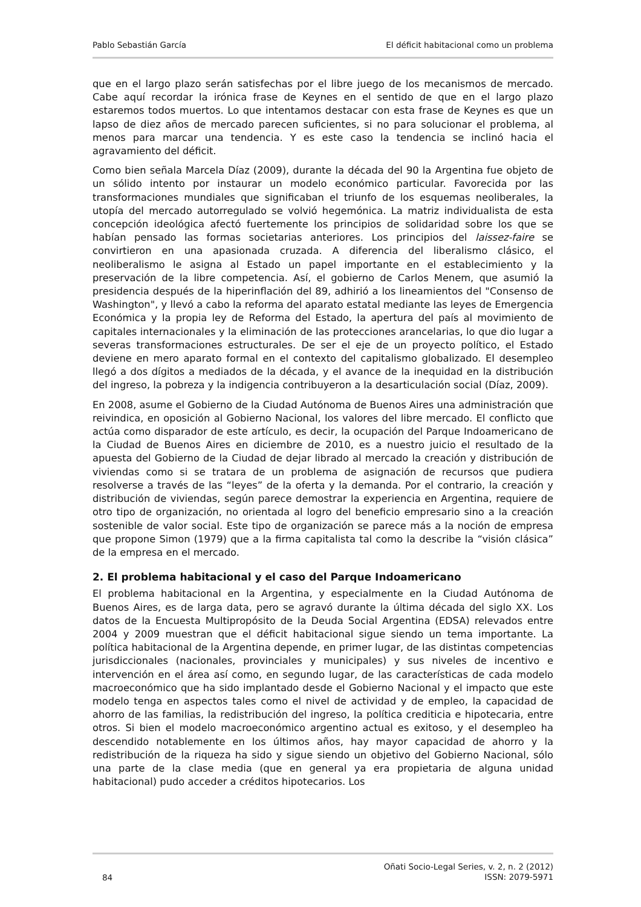Pablo Sebastián García El déficit habitacional como un problema
que en el largo plazo serán satisfechas por el libre juego de los mecanismos de mercado. Cabe aquí recordar la irónica frase de Keynes en el sentido de que en el largo plazo estaremos todos muertos. Lo que intentamos destacar con esta frase de Keynes es que un lapso de diez años de mercado parecen suficientes, si no para solucionar el problema, al menos para marcar una tendencia. Y es este caso la tendencia se inclinó hacia el agravamiento del déficit.
Como bien señala Marcela Díaz (2009), durante la década del 90 la Argentina fue objeto de un sólido intento por instaurar un modelo económico particular. Favorecida por las transformaciones mundiales que significaban el triunfo de los esquemas neoliberales, la utopía del mercado autorregulado se volvió hegemónica. La matriz individualista de esta concepción ideológica afectó fuertemente los principios de solidaridad sobre los que se habían pensado las formas societarias anteriores. Los principios del laissez-faire se convirtieron en una apasionada cruzada. A diferencia del liberalismo clásico, el neoliberalismo le asigna al Estado un papel importante en el establecimiento y la preservación de la libre competencia. Así, el gobierno de Carlos Menem, que asumió la presidencia después de la hiperinflación del 89, adhirió a los lineamientos del "Consenso de Washington", y llevó a cabo la reforma del aparato estatal mediante las leyes de Emergencia Económica y la propia ley de Reforma del Estado, la apertura del país al movimiento de capitales internacionales y la eliminación de las protecciones arancelarias, lo que dio lugar a severas transformaciones estructurales. De ser el eje de un proyecto político, el Estado deviene en mero aparato formal en el contexto del capitalismo globalizado. El desempleo llegó a dos dígitos a mediados de la década, y el avance de la inequidad en la distribución del ingreso, la pobreza y la indigencia contribuyeron a la desarticulación social (Díaz, 2009).
En 2008, asume el Gobierno de la Ciudad Autónoma de Buenos Aires una administración que reivindica, en oposición al Gobierno Nacional, los valores del libre mercado. El conflicto que actúa como disparador de este artículo, es decir, la ocupación del Parque Indoamericano de la Ciudad de Buenos Aires en diciembre de 2010, es a nuestro juicio el resultado de la apuesta del Gobierno de la Ciudad de dejar librado al mercado la creación y distribución de viviendas como si se tratara de un problema de asignación de recursos que pudiera resolverse a través de las “leyes” de la oferta y la demanda. Por el contrario, la creación y distribución de viviendas, según parece demostrar la experiencia en Argentina, requiere de otro tipo de organización, no orientada al logro del beneficio empresario sino a la creación sostenible de valor social. Este tipo de organización se parece más a la noción de empresa que propone Simon (1979) que a la firma capitalista tal como la describe la “visión clásica” de la empresa en el mercado.
2. El problema habitacional y el caso del Parque Indoamericano
El problema habitacional en la Argentina, y especialmente en la Ciudad Autónoma de Buenos Aires, es de larga data, pero se agravó durante la última década del siglo XX. Los datos de la Encuesta Multipropósito de la Deuda Social Argentina (EDSA) relevados entre 2004 y 2009 muestran que el déficit habitacional sigue siendo un tema importante. La política habitacional de la Argentina depende, en primer lugar, de las distintas competencias jurisdiccionales (nacionales, provinciales y municipales) y sus niveles de incentivo e intervención en el área así como, en segundo lugar, de las características de cada modelo macroeconómico que ha sido implantado desde el Gobierno Nacional y el impacto que este modelo tenga en aspectos tales como el nivel de actividad y de empleo, la capacidad de ahorro de las familias, la redistribución del ingreso, la política crediticia e hipotecaria, entre otros. Si bien el modelo macroeconómico argentino actual es exitoso, y el desempleo ha descendido notablemente en los últimos años, hay mayor capacidad de ahorro y la redistribución de la riqueza ha sido y sigue siendo un objetivo del Gobierno Nacional, sólo una parte de la clase media (que en general ya era propietaria de alguna unidad habitacional) pudo acceder a créditos hipotecarios. Los
84 Oñati Socio-Legal Series, v. 2, n. 2 (2012)
ISSN: 2079-5971